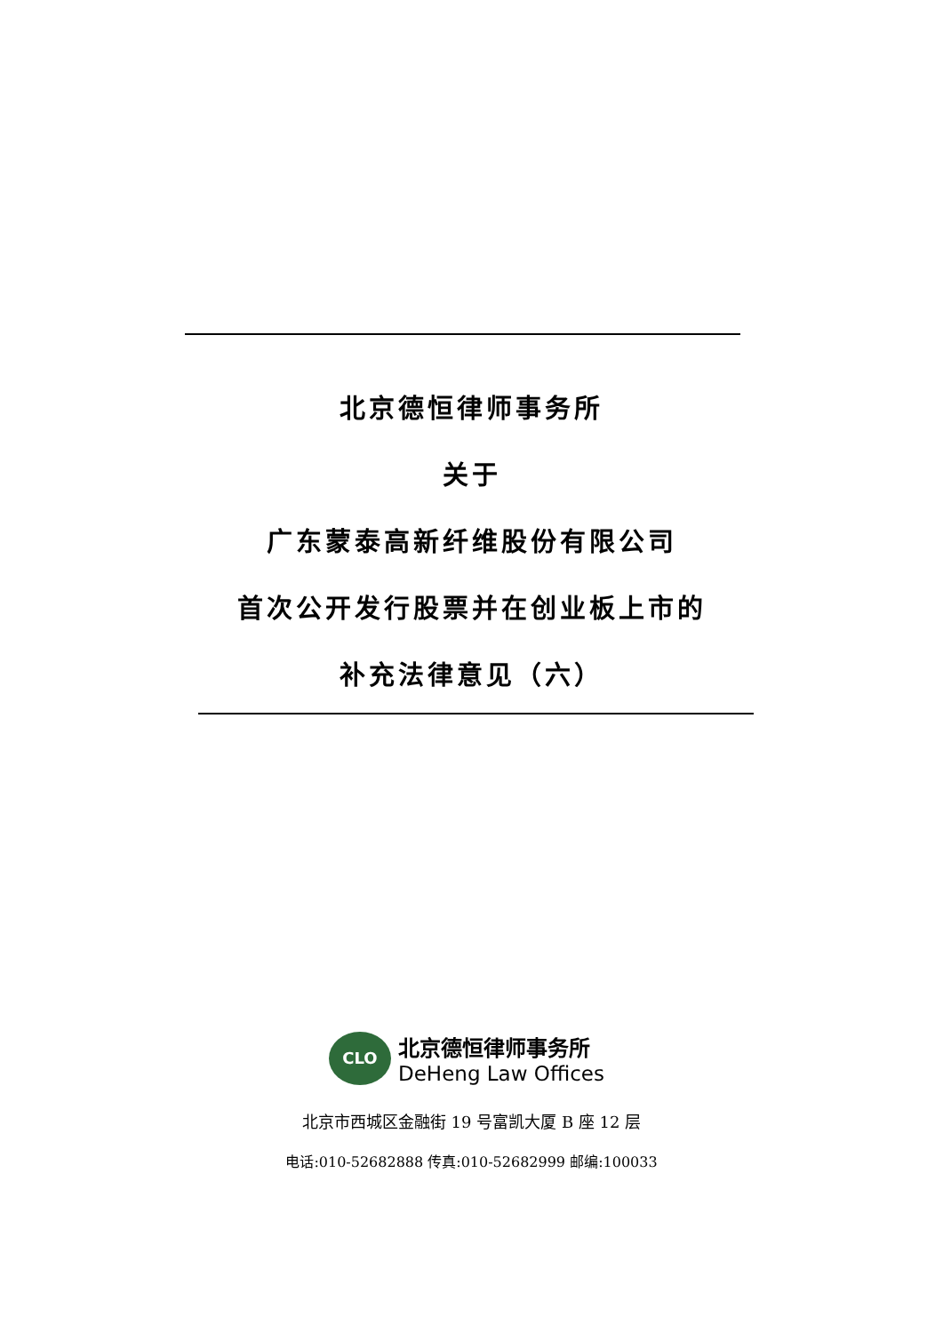北京德恒律师事务所
关于
广东蒙泰高新纤维股份有限公司
首次公开发行股票并在创业板上市的
补充法律意见（六）
CLO
北京德恒律师事务所
DeHeng Law Offices
北京市西城区金融街 19 号富凯大厦 B 座 12 层
电话:010-52682888 传真:010-52682999 邮编:100033